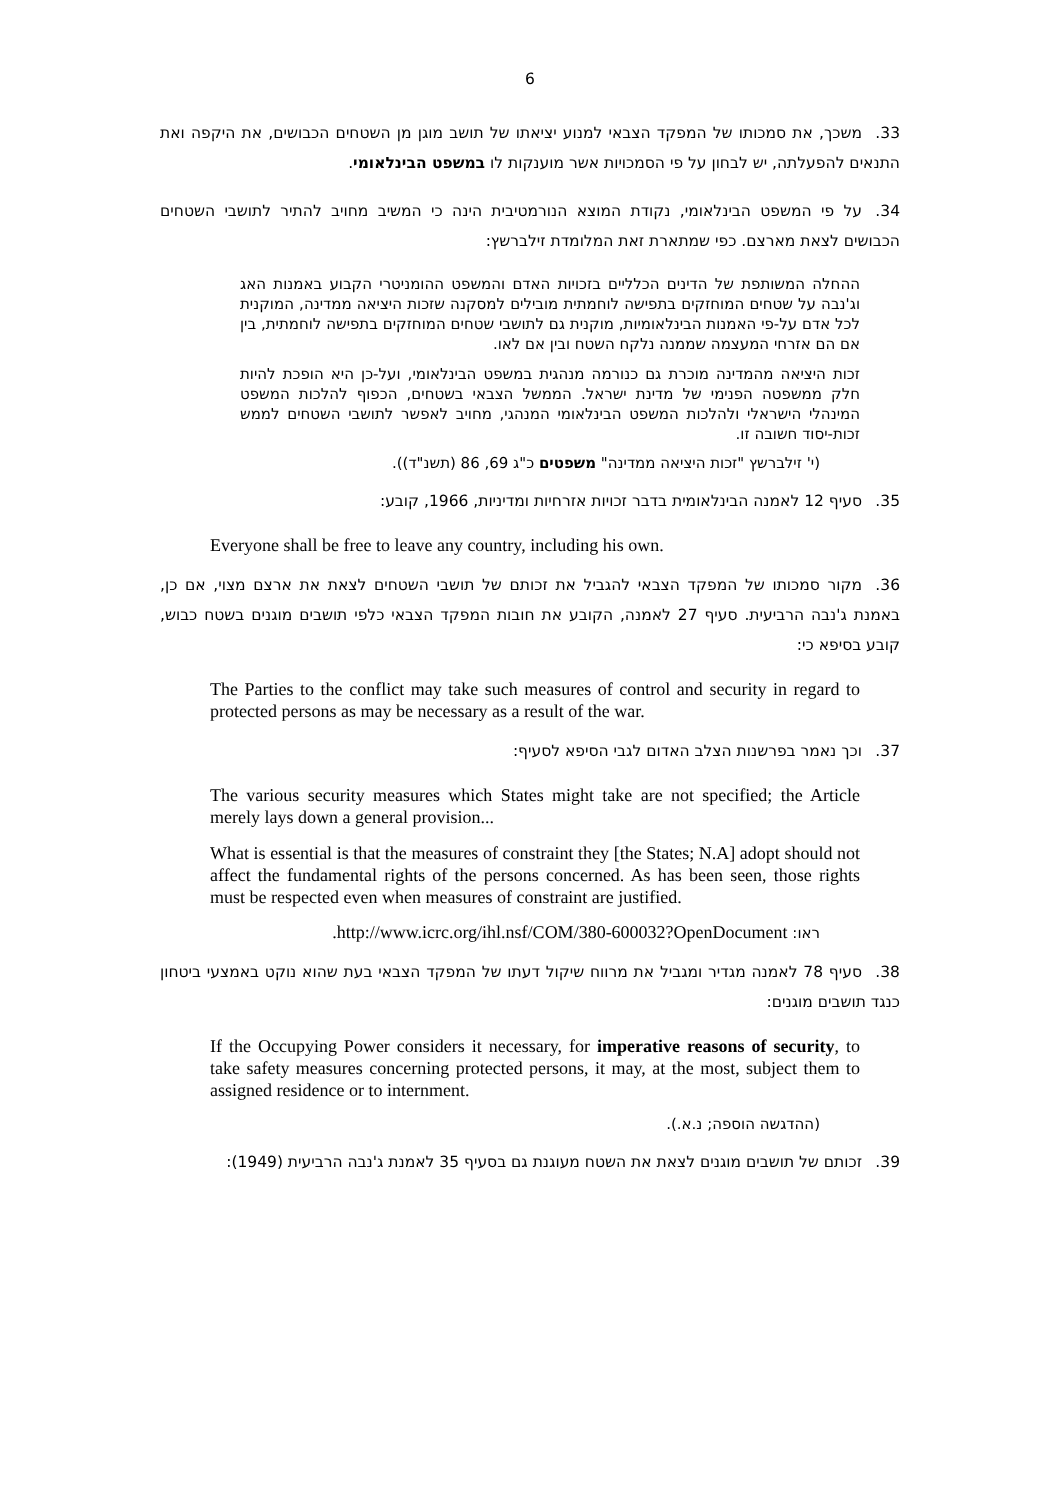6
33. משכך, את סמכותו של המפקד הצבאי למנוע יציאתו של תושב מוגן מן השטחים הכבושים, את היקפה ואת התנאים להפעלתה, יש לבחון על פי הסמכויות אשר מוענקות לו במשפט הבינלאומי.
34. על פי המשפט הבינלאומי, נקודת המוצא הנורמטיבית הינה כי המשיב מחויב להתיר לתושבי השטחים הכבושים לצאת מארצם. כפי שמתארת זאת המלומדת זילברשץ:
ההחלה המשותפת של הדינים הכלליים בזכויות האדם והמשפט ההומניטרי הקבוע באמנות האג וג'נבה על שטחים המוחזקים בתפישה לוחמתית מובילים למסקנה שזכות היציאה ממדינה, המוקנית לכל אדם על-פי האמנות הבינלאומיות, מוקנית גם לתושבי שטחים המוחזקים בתפישה לוחמתית, בין אם הם אזרחי המעצמה שממנה נלקח השטח ובין אם לאו.
זכות היציאה מהמדינה מוכרת גם כנורמה מנהגית במשפט הבינלאומי, ועל-כן היא הופכת להיות חלק ממשפטה הפנימי של מדינת ישראל. הממשל הצבאי בשטחים, הכפוף להלכות המשפט המינהלי הישראלי ולהלכות המשפט הבינלאומי המנהגי, מחויב לאפשר לתושבי השטחים לממש זכות-יסוד חשובה זו.
(י' זילברשץ "זכות היציאה ממדינה" משפטים כ"ג 69, 86 (תשנ"ד)).
35. סעיף 12 לאמנה הבינלאומית בדבר זכויות אזרחיות ומדיניות, 1966, קובע:
Everyone shall be free to leave any country, including his own.
36. מקור סמכותו של המפקד הצבאי להגביל את זכותם של תושבי השטחים לצאת את ארצם מצוי, אם כן, באמנת ג'נבה הרביעית. סעיף 27 לאמנה, הקובע את חובות המפקד הצבאי כלפי תושבים מוגנים בשטח כבוש, קובע בסיפא כי:
The Parties to the conflict may take such measures of control and security in regard to protected persons as may be necessary as a result of the war.
37. וכך נאמר בפרשנות הצלב האדום לגבי הסיפא לסעיף:
The various security measures which States might take are not specified; the Article merely lays down a general provision...
What is essential is that the measures of constraint they [the States; N.A] adopt should not affect the fundamental rights of the persons concerned. As has been seen, those rights must be respected even when measures of constraint are justified.
ראו: http://www.icrc.org/ihl.nsf/COM/380-600032?OpenDocument.
38. סעיף 78 לאמנה מגדיר ומגביל את מרווח שיקול דעתו של המפקד הצבאי בעת שהוא נוקט באמצעי ביטחון כנגד תושבים מוגנים:
If the Occupying Power considers it necessary, for imperative reasons of security, to take safety measures concerning protected persons, it may, at the most, subject them to assigned residence or to internment.
(ההדגשה הוספה; נ.א.).
39. זכותם של תושבים מוגנים לצאת את השטח מעוגנת גם בסעיף 35 לאמנת ג'נבה הרביעית (1949):